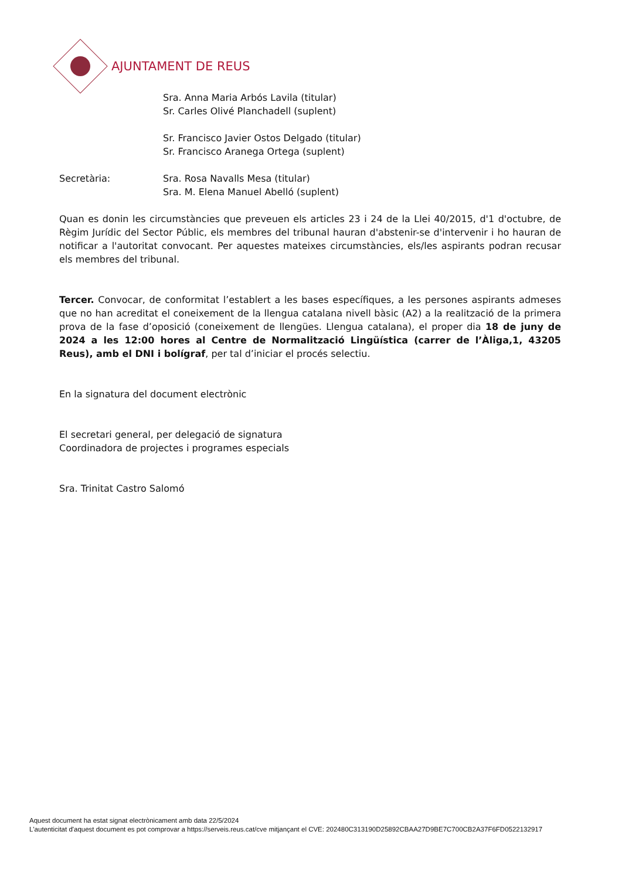AJUNTAMENT DE REUS
Sra. Anna Maria Arbós Lavila (titular)
Sr. Carles Olivé Planchadell (suplent)
Sr. Francisco Javier Ostos Delgado (titular)
Sr. Francisco Aranega Ortega (suplent)
Secretària: Sra. Rosa Navalls Mesa (titular)
Sra. M. Elena Manuel Abelló (suplent)
Quan es donin les circumstàncies que preveuen els articles 23 i 24 de la Llei 40/2015, d'1 d'octubre, de Règim Jurídic del Sector Públic, els membres del tribunal hauran d'abstenir-se d'intervenir i ho hauran de notificar a l'autoritat convocant. Per aquestes mateixes circumstàncies, els/les aspirants podran recusar els membres del tribunal.
Tercer. Convocar, de conformitat l’establert a les bases específiques, a les persones aspirants admeses que no han acreditat el coneixement de la llengua catalana nivell bàsic (A2) a la realització de la primera prova de la fase d’oposició (coneixement de llengües. Llengua catalana), el proper dia 18 de juny de 2024 a les 12:00 hores al Centre de Normalització Lingüística (carrer de l’Àliga,1, 43205 Reus), amb el DNI i bolígraf, per tal d’iniciar el procés selectiu.
En la signatura del document electrònic
El secretari general, per delegació de signatura
Coordinadora de projectes i programes especials
Sra. Trinitat Castro Salomó
Aquest document ha estat signat electrònicament amb data 22/5/2024
L'autenticitat d'aquest document es pot comprovar a https://serveis.reus.cat/cve mitjançant el CVE: 202480C313190D25892CBAA27D9BE7C700CB2A37F6FD0522132917